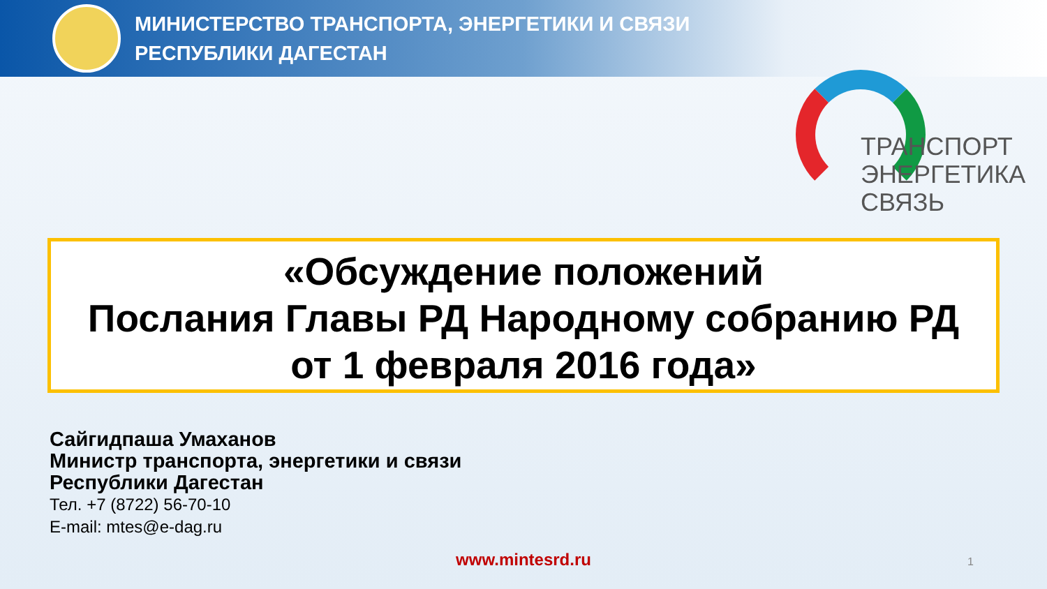МИНИСТЕРСТВО ТРАНСПОРТА, ЭНЕРГЕТИКИ И СВЯЗИ
РЕСПУБЛИКИ ДАГЕСТАН
ТРАНСПОРТ
ЭНЕРГЕТИКА
СВЯЗЬ
«Обсуждение положений
Послания Главы РД Народному собранию РД
от 1 февраля 2016 года»
Сайгидпаша Умаханов
Министр транспорта, энергетики и связи
Республики Дагестан
Тел. +7 (8722) 56-70-10
E-mail: mtes@e-dag.ru
www.mintesrd.ru 1